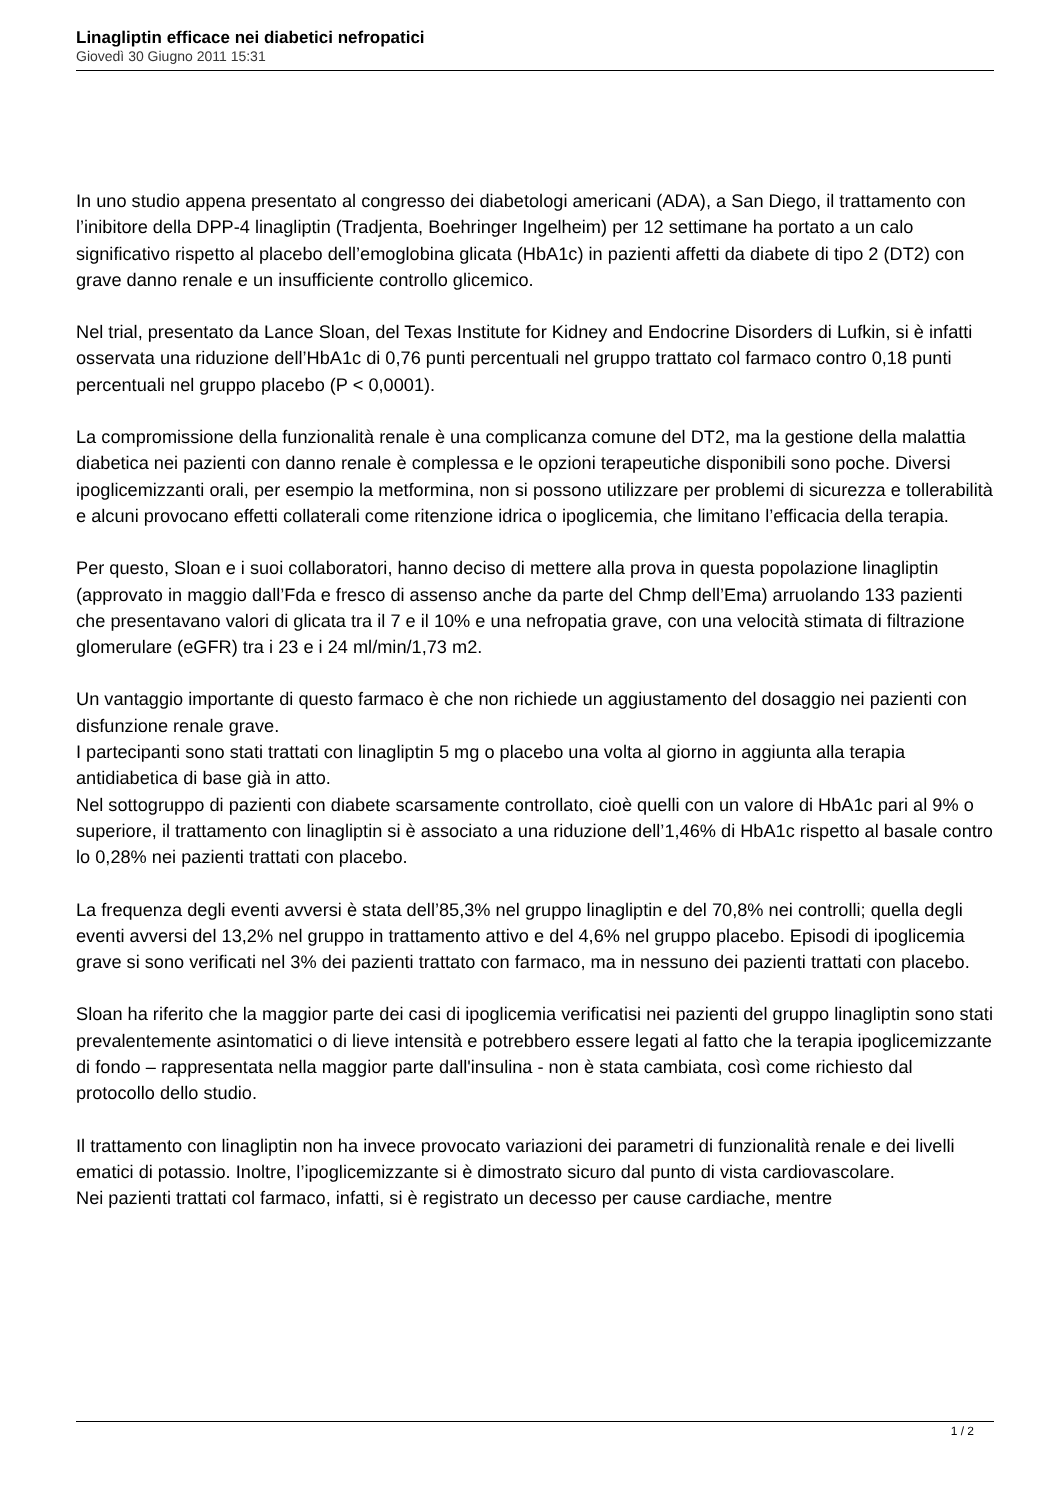Linagliptin efficace nei diabetici nefropatici
Giovedì 30 Giugno 2011 15:31
In uno studio appena presentato al congresso dei diabetologi americani (ADA), a San Diego, il trattamento con l’inibitore della DPP-4 linagliptin (Tradjenta, Boehringer Ingelheim) per 12 settimane ha portato a un calo significativo rispetto al placebo dell’emoglobina glicata (HbA1c) in pazienti affetti da diabete di tipo 2 (DT2) con grave danno renale e un insufficiente controllo glicemico.
Nel trial, presentato da Lance Sloan, del Texas Institute for Kidney and Endocrine Disorders di Lufkin, si è infatti osservata una riduzione dell’HbA1c di 0,76 punti percentuali nel gruppo trattato col farmaco contro 0,18 punti percentuali nel gruppo placebo (P < 0,0001).
La compromissione della funzionalità renale è una complicanza comune del DT2, ma la gestione della malattia diabetica nei pazienti con danno renale è complessa e le opzioni terapeutiche disponibili sono poche. Diversi ipoglicemizzanti orali, per esempio la metformina, non si possono utilizzare per problemi di sicurezza e tollerabilità e alcuni provocano effetti collaterali come ritenzione idrica o ipoglicemia, che limitano l’efficacia della terapia.
Per questo, Sloan e i suoi collaboratori, hanno deciso di mettere alla prova in questa popolazione linagliptin (approvato in maggio dall’Fda e fresco di assenso anche da parte del Chmp dell’Ema) arruolando 133 pazienti che presentavano valori di glicata tra il 7 e il 10% e una nefropatia grave, con una velocità stimata di filtrazione glomerulare (eGFR) tra i 23 e i 24 ml/min/1,73 m2.
Un vantaggio importante di questo farmaco è che non richiede un aggiustamento del dosaggio nei pazienti con disfunzione renale grave.
I partecipanti sono stati trattati con linagliptin 5 mg o placebo una volta al giorno in aggiunta alla terapia antidiabetica di base già in atto.
Nel sottogruppo di pazienti con diabete scarsamente controllato, cioè quelli con un valore di HbA1c pari al 9% o superiore, il trattamento con linagliptin si è associato a una riduzione dell’1,46% di HbA1c rispetto al basale contro lo 0,28% nei pazienti trattati con placebo.
La frequenza degli eventi avversi è stata dell’85,3% nel gruppo linagliptin e del 70,8% nei controlli; quella degli eventi avversi del 13,2% nel gruppo in trattamento attivo e del 4,6% nel gruppo placebo. Episodi di ipoglicemia grave si sono verificati nel 3% dei pazienti trattato con farmaco, ma in nessuno dei pazienti trattati con placebo.
Sloan ha riferito che la maggior parte dei casi di ipoglicemia verificatisi nei pazienti del gruppo linagliptin sono stati prevalentemente asintomatici o di lieve intensità e potrebbero essere legati al fatto che la terapia ipoglicemizzante di fondo – rappresentata nella maggior parte dall'insulina - non è stata cambiata, così come richiesto dal protocollo dello studio.
Il trattamento con linagliptin non ha invece provocato variazioni dei parametri di funzionalità renale e dei livelli ematici di potassio. Inoltre, l’ipoglicemizzante si è dimostrato sicuro dal punto di vista cardiovascolare.
Nei pazienti trattati col farmaco, infatti, si è registrato un decesso per cause cardiache, mentre
1 / 2